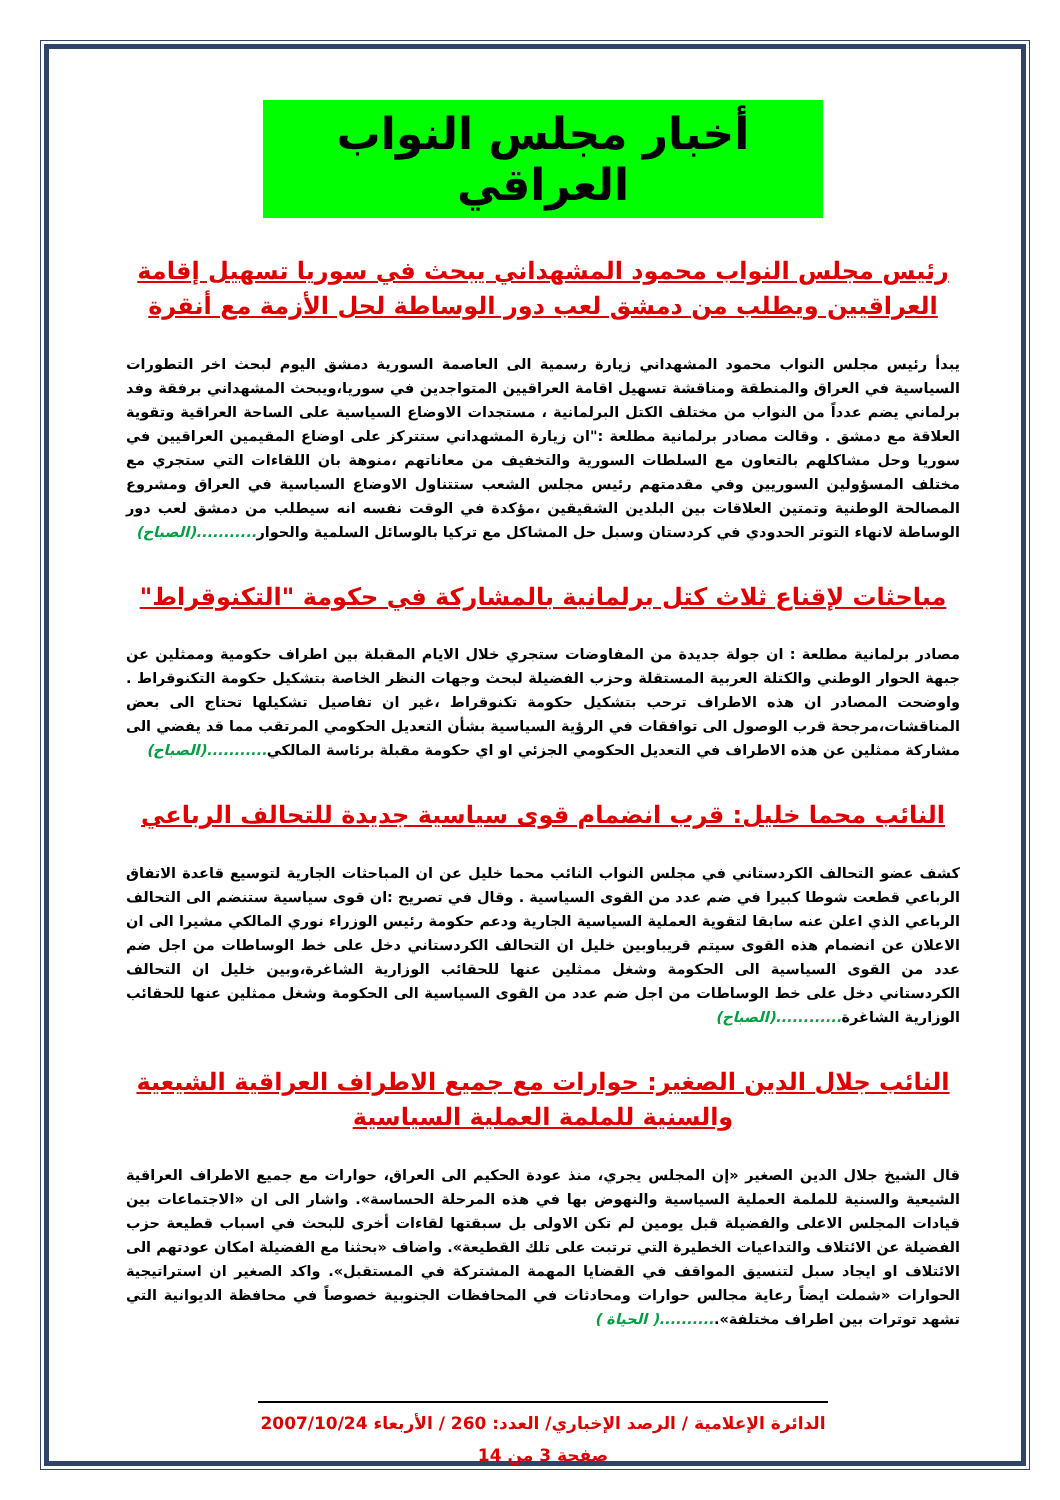أخبار مجلس النواب العراقي
رئيس مجلس النواب محمود المشهداني يبحث في سوريا تسهيل إقامة العراقيين ويطلب من دمشق لعب دور الوساطة لحل الأزمة مع أنقرة
يبدأ رئيس مجلس النواب محمود المشهداني زيارة رسمية الى العاصمة السورية دمشق اليوم لبحث اخر التطورات السياسية في العراق والمنطقة ومناقشة تسهيل اقامة العراقيين المتواجدين في سوريا،ويبحث المشهداني برفقة وفد برلماني يضم عدداً من النواب من مختلف الكتل البرلمانية ، مستجدات الاوضاع السياسية على الساحة العراقية وتقوية العلاقة مع دمشق . وقالت مصادر برلمانية مطلعة :"ان زيارة المشهداني ستتركز على اوضاع المقيمين العراقيين في سوريا وحل مشاكلهم بالتعاون مع السلطات السورية والتخفيف من معاناتهم ،منوهة بان اللقاءات التي ستجري مع مختلف المسؤولين السوريين وفي مقدمتهم رئيس مجلس الشعب ستتناول الاوضاع السياسية في العراق ومشروع المصالحة الوطنية وتمتين العلاقات بين البلدين الشقيقين ،مؤكدة في الوقت نفسه انه سيطلب من دمشق لعب دور الوساطة لانهاء التوتر الحدودي في كردستان وسبل حل المشاكل مع تركيا بالوسائل السلمية والحوار...........(الصباح)
مباحثات لإقناع ثلاث كتل برلمانية بالمشاركة في حكومة "التكنوقراط"
مصادر برلمانية مطلعة : ان جولة جديدة من المفاوضات ستجري خلال الايام المقبلة بين اطراف حكومية وممثلين عن جبهة الحوار الوطني والكتلة العربية المستقلة وحزب الفضيلة لبحث وجهات النظر الخاصة بتشكيل حكومة التكنوقراط . واوضحت المصادر ان هذه الاطراف ترحب بتشكيل حكومة تكنوقراط ،غير ان تفاصيل تشكيلها تحتاج الى بعض المناقشات،مرجحة قرب الوصول الى توافقات في الرؤية السياسية بشأن التعديل الحكومي المرتقب مما قد يفضي الى مشاركة ممثلين عن هذه الاطراف في التعديل الحكومي الجزئي او اي حكومة مقبلة برئاسة المالكي...........(الصباح)
النائب محما خليل: قرب انضمام قوى سياسية جديدة للتحالف الرباعي
كشف عضو التحالف الكردستاني في مجلس النواب النائب محما خليل عن ان المباحثات الجارية لتوسيع قاعدة الاتفاق الرباعي قطعت شوطا كبيرا في ضم عدد من القوى السياسية . وقال في تصريح :ان قوى سياسية ستنضم الى التحالف الرباعي الذي اعلن عنه سابقا لتقوية العملية السياسية الجارية ودعم حكومة رئيس الوزراء نوري المالكي مشيرا الى ان الاعلان عن انضمام هذه القوى سيتم قريباوبين خليل ان التحالف الكردستاني دخل على خط الوساطات من اجل ضم عدد من القوى السياسية الى الحكومة وشغل ممثلين عنها للحقائب الوزارية الشاغرة،وبين خليل ان التحالف الكردستاني دخل على خط الوساطات من اجل ضم عدد من القوى السياسية الى الحكومة وشغل ممثلين عنها للحقائب الوزارية الشاغرة............(الصباح)
النائب جلال الدين الصغير: حوارات مع جميع الاطراف العراقية الشيعية والسنية للملمة العملية السياسية
قال الشيخ جلال الدين الصغير «إن المجلس يجري، منذ عودة الحكيم الى العراق، حوارات مع جميع الاطراف العراقية الشيعية والسنية للملمة العملية السياسية والنهوض بها في هذه المرحلة الحساسة». واشار الى ان «الاجتماعات بين قيادات المجلس الاعلى والفضيلة قبل يومين لم تكن الاولى بل سبقتها لقاءات أخرى للبحث في اسباب قطيعة حزب الفضيلة عن الائتلاف والتداعيات الخطيرة التي ترتبت على تلك القطيعة». واضاف «بحثنا مع الفضيلة امكان عودتهم الى الائتلاف او ايجاد سبل لتنسيق المواقف في القضايا المهمة المشتركة في المستقبل». واكد الصغير ان استراتيجية الحوارات «شملت ايضاً رعاية مجالس حوارات ومحادثات في المحافظات الجنوبية خصوصاً في محافظة الديوانية التي تشهد توترات بين اطراف مختلفة»...........( الحياة )
الدائرة الإعلامية / الرصد الإخباري/ العدد: 260 / الأربعاء 2007/10/24
صفحة 3 من 14